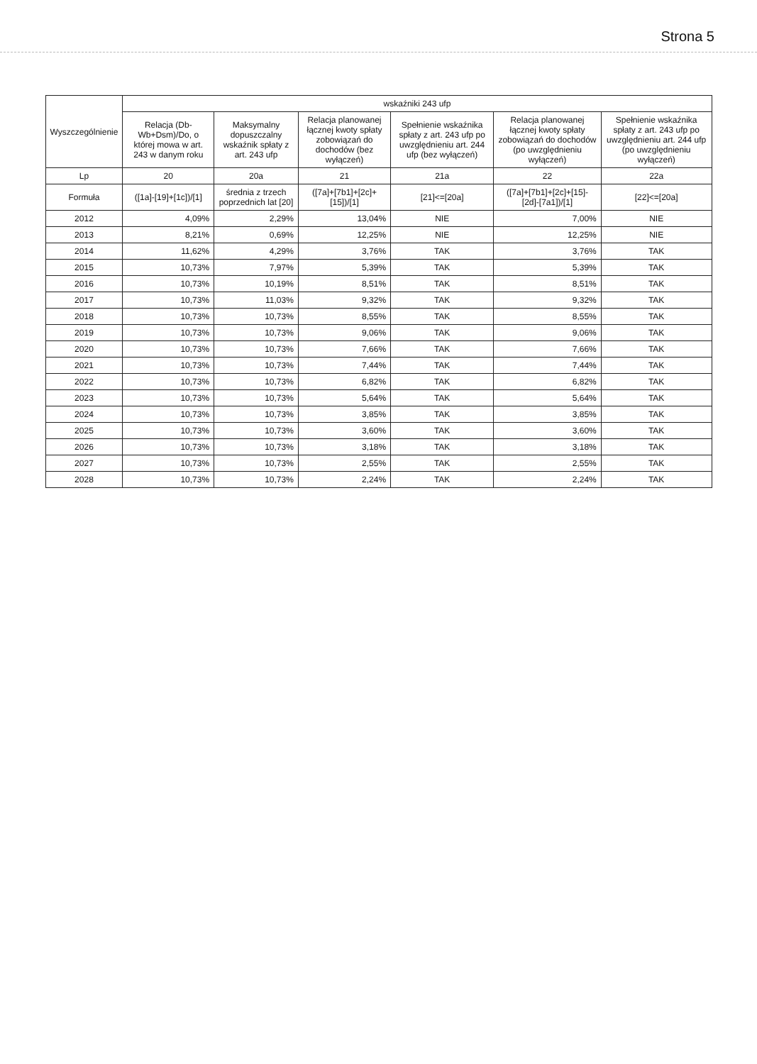Strona 5
| Wyszczególnienie | wskaźniki 243 ufp | | | | | |
| --- | --- | --- | --- | --- | --- | --- |
| | Relacja (Db-Wb+Dsm)/Do, o której mowa w art. 243 w danym roku | Maksymalny dopuszczalny wskaźnik spłaty z art. 243 ufp | Relacja planowanej łącznej kwoty spłaty zobowiązań do dochodów (bez wyłączeń) | Spełnienie wskaźnika spłaty z art. 243 ufp po uwzględnieniu art. 244 ufp (bez wyłączeń) | Relacja planowanej łącznej kwoty spłaty zobowiązań do dochodów (po uwzględnieniu wyłączeń) | Spełnienie wskaźnika spłaty z art. 243 ufp po uwzględnieniu art. 244 ufp (po uwzględnieniu wyłączeń) |
| Lp | 20 | 20a | 21 | 21a | 22 | 22a |
| Formuła | ([1a]-[19]+[1c])/[1] | średnia z trzech poprzednich lat [20] | ([7a]+[7b1]+[2c]+[15])/[1] | [21]<=[20a] | ([7a]+[7b1]+[2c]+[15]-[2d]-[7a1])/[1] | [22]<=[20a] |
| 2012 | 4,09% | 2,29% | 13,04% | NIE | 7,00% | NIE |
| 2013 | 8,21% | 0,69% | 12,25% | NIE | 12,25% | NIE |
| 2014 | 11,62% | 4,29% | 3,76% | TAK | 3,76% | TAK |
| 2015 | 10,73% | 7,97% | 5,39% | TAK | 5,39% | TAK |
| 2016 | 10,73% | 10,19% | 8,51% | TAK | 8,51% | TAK |
| 2017 | 10,73% | 11,03% | 9,32% | TAK | 9,32% | TAK |
| 2018 | 10,73% | 10,73% | 8,55% | TAK | 8,55% | TAK |
| 2019 | 10,73% | 10,73% | 9,06% | TAK | 9,06% | TAK |
| 2020 | 10,73% | 10,73% | 7,66% | TAK | 7,66% | TAK |
| 2021 | 10,73% | 10,73% | 7,44% | TAK | 7,44% | TAK |
| 2022 | 10,73% | 10,73% | 6,82% | TAK | 6,82% | TAK |
| 2023 | 10,73% | 10,73% | 5,64% | TAK | 5,64% | TAK |
| 2024 | 10,73% | 10,73% | 3,85% | TAK | 3,85% | TAK |
| 2025 | 10,73% | 10,73% | 3,60% | TAK | 3,60% | TAK |
| 2026 | 10,73% | 10,73% | 3,18% | TAK | 3,18% | TAK |
| 2027 | 10,73% | 10,73% | 2,55% | TAK | 2,55% | TAK |
| 2028 | 10,73% | 10,73% | 2,24% | TAK | 2,24% | TAK |